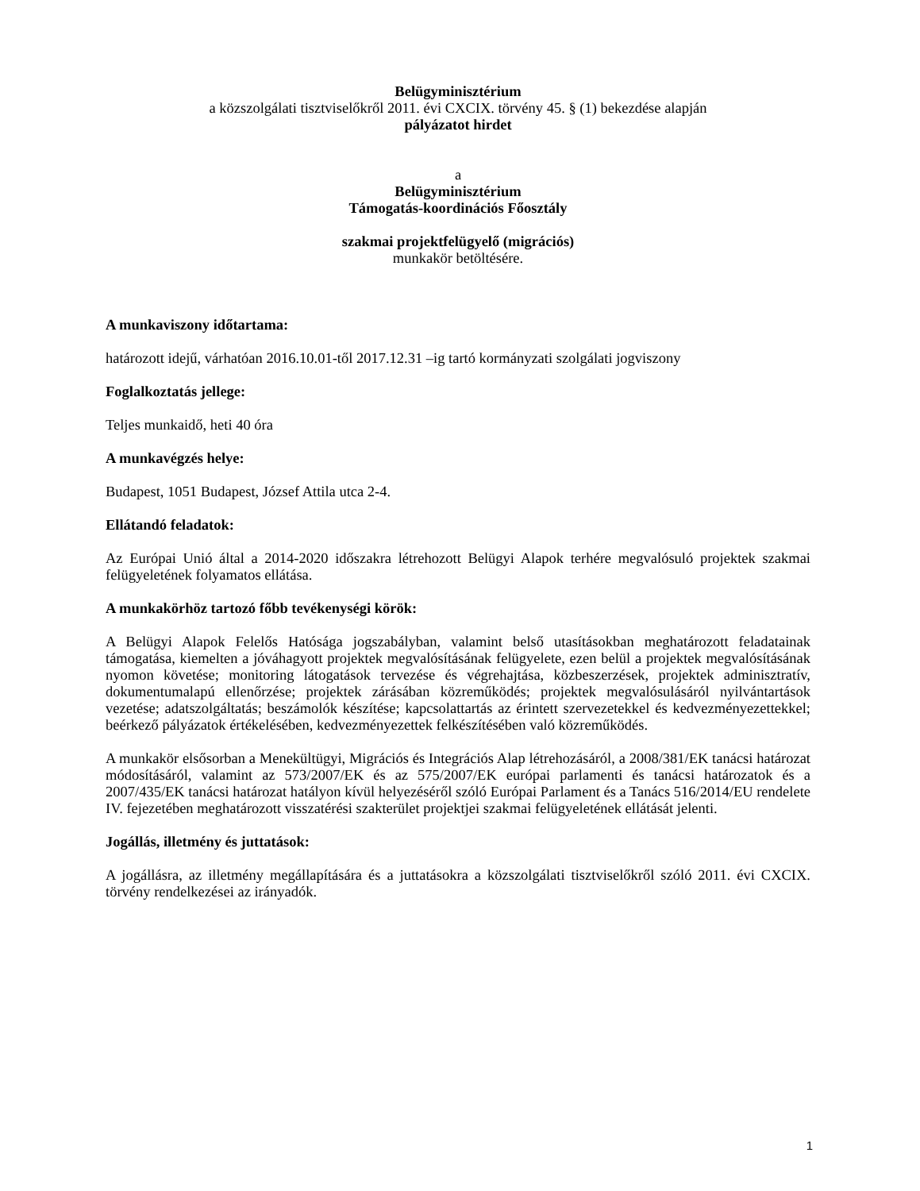Belügyminisztérium
a közszolgálati tisztviselőkről 2011. évi CXCIX. törvény 45. § (1) bekezdése alapján
pályázatot hirdet
a
Belügyminisztérium
Támogatás-koordinációs Főosztály
szakmai projektfelügyelő (migrációs)
munkakör betöltésére.
A munkaviszony időtartama:
határozott idejű, várhatóan 2016.10.01-től 2017.12.31 –ig tartó kormányzati szolgálati jogviszony
Foglalkoztatás jellege:
Teljes munkaidő, heti 40 óra
A munkavégzés helye:
Budapest, 1051 Budapest, József Attila utca 2-4.
Ellátandó feladatok:
Az Európai Unió által a 2014-2020 időszakra létrehozott Belügyi Alapok terhére megvalósuló projektek szakmai felügyeletének folyamatos ellátása.
A munkakörhöz tartozó főbb tevékenységi körök:
A Belügyi Alapok Felelős Hatósága jogszabályban, valamint belső utasításokban meghatározott feladatainak támogatása, kiemelten a jóváhagyott projektek megvalósításának felügyelete, ezen belül a projektek megvalósításának nyomon követése; monitoring látogatások tervezése és végrehajtása, közbeszerzések, projektek adminisztratív, dokumentumalapú ellenőrzése; projektek zárásában közreműködés; projektek megvalósulásáról nyilvántartások vezetése; adatszolgáltatás; beszámolók készítése; kapcsolattartás az érintett szervezetekkel és kedvezményezettekkel; beérkező pályázatok értékelésében, kedvezményezettek felkészítésében való közreműködés.
A munkakör elsősorban a Menekültügyi, Migrációs és Integrációs Alap létrehozásáról, a 2008/381/EK tanácsi határozat módosításáról, valamint az 573/2007/EK és az 575/2007/EK európai parlamenti és tanácsi határozatok és a 2007/435/EK tanácsi határozat hatályon kívül helyezéséről szóló Európai Parlament és a Tanács 516/2014/EU rendelete IV. fejezetében meghatározott visszatérési szakterület projektjei szakmai felügyeletének ellátását jelenti.
Jogállás, illetmény és juttatások:
A jogállásra, az illetmény megállapítására és a juttatásokra a közszolgálati tisztviselőkről szóló 2011. évi CXCIX. törvény rendelkezései az irányadók.
1